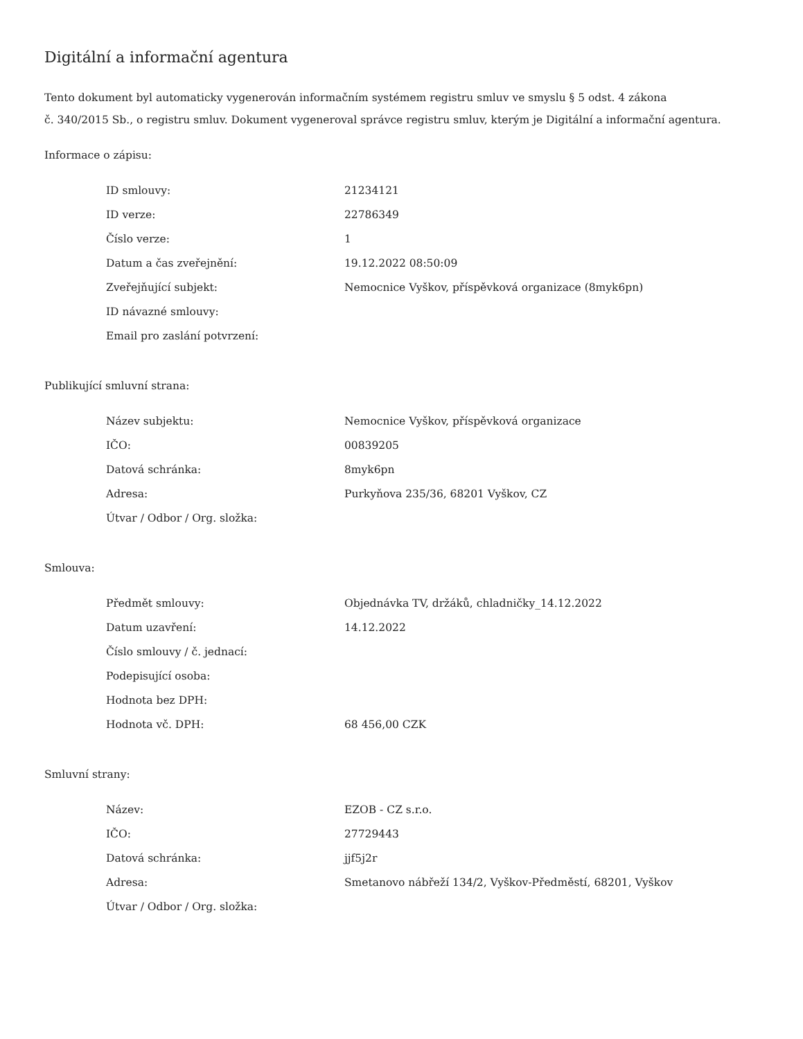Digitální a informační agentura
Tento dokument byl automaticky vygenerován informačním systémem registru smluv ve smyslu § 5 odst. 4 zákona
č. 340/2015 Sb., o registru smluv. Dokument vygeneroval správce registru smluv, kterým je Digitální a informační agentura.
Informace o zápisu:
| ID smlouvy: | 21234121 |
| ID verze: | 22786349 |
| Číslo verze: | 1 |
| Datum a čas zveřejnění: | 19.12.2022 08:50:09 |
| Zveřejňující subjekt: | Nemocnice Vyškov, příspěvková organizace (8myk6pn) |
| ID návazné smlouvy: | |
| Email pro zaslání potvrzení: | |
Publikující smluvní strana:
| Název subjektu: | Nemocnice Vyškov, příspěvková organizace |
| IČO: | 00839205 |
| Datová schránka: | 8myk6pn |
| Adresa: | Purkyňova 235/36, 68201 Vyškov, CZ |
| Útvar / Odbor / Org. složka: | |
Smlouva:
| Předmět smlouvy: | Objednávka TV, držáků, chladničky_14.12.2022 |
| Datum uzavření: | 14.12.2022 |
| Číslo smlouvy / č. jednací: | |
| Podepisující osoba: | |
| Hodnota bez DPH: | |
| Hodnota vč. DPH: | 68 456,00 CZK |
Smluvní strany:
| Název: | EZOB - CZ s.r.o. |
| IČO: | 27729443 |
| Datová schránka: | jjf5j2r |
| Adresa: | Smetanovo nábřeží 134/2, Vyškov-Předměstí, 68201, Vyškov |
| Útvar / Odbor / Org. složka: | |